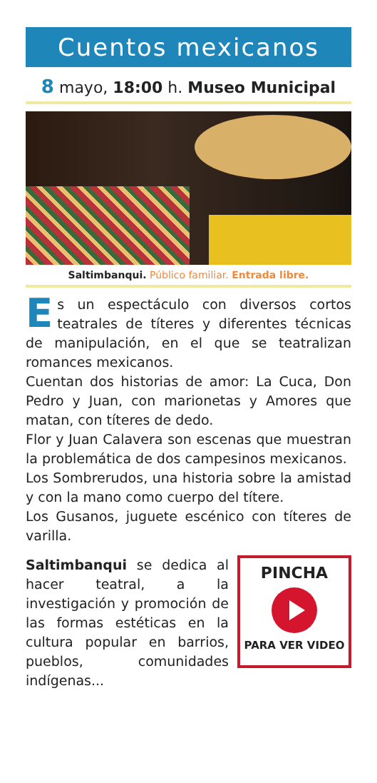Cuentos mexicanos
8 mayo, 18:00 h. Museo Municipal
Saltimbanqui. Público familiar. Entrada libre.
Es un espectáculo con diversos cortos teatrales de títeres y diferentes técnicas de manipulación, en el que se teatralizan romances mexicanos.
Cuentan dos historias de amor: La Cuca, Don Pedro y Juan, con marionetas y Amores que matan, con títeres de dedo.
Flor y Juan Calavera son escenas que muestran la problemática de dos campesinos mexicanos.
Los Sombrerudos, una historia sobre la amistad y con la mano como cuerpo del títere.
Los Gusanos, juguete escénico con títeres de varilla.
Saltimbanqui se dedica al hacer teatral, a la investigación y promoción de las formas estéticas en la cultura popular en barrios, pueblos, comunidades indígenas...
PINCHA
PARA VER VIDEO